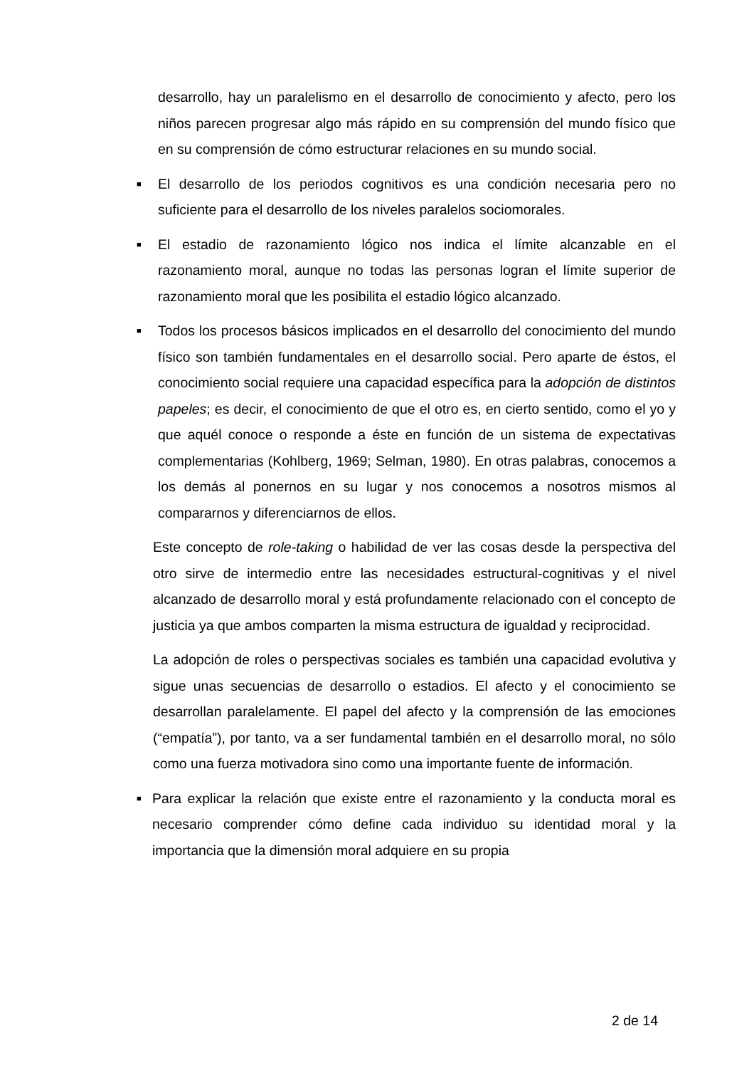desarrollo, hay un paralelismo en el desarrollo de conocimiento y afecto, pero los niños parecen progresar algo más rápido en su comprensión del mundo físico que en su comprensión de cómo estructurar relaciones en su mundo social.
■ El desarrollo de los periodos cognitivos es una condición necesaria pero no suficiente para el desarrollo de los niveles paralelos sociomorales.
■ El estadio de razonamiento lógico nos indica el límite alcanzable en el razonamiento moral, aunque no todas las personas logran el límite superior de razonamiento moral que les posibilita el estadio lógico alcanzado.
■ Todos los procesos básicos implicados en el desarrollo del conocimiento del mundo físico son también fundamentales en el desarrollo social. Pero aparte de éstos, el conocimiento social requiere una capacidad específica para la adopción de distintos papeles; es decir, el conocimiento de que el otro es, en cierto sentido, como el yo y que aquél conoce o responde a éste en función de un sistema de expectativas complementarias (Kohlberg, 1969; Selman, 1980). En otras palabras, conocemos a los demás al ponernos en su lugar y nos conocemos a nosotros mismos al compararnos y diferenciarnos de ellos.
Este concepto de role-taking o habilidad de ver las cosas desde la perspectiva del otro sirve de intermedio entre las necesidades estructural-cognitivas y el nivel alcanzado de desarrollo moral y está profundamente relacionado con el concepto de justicia ya que ambos comparten la misma estructura de igualdad y reciprocidad.
La adopción de roles o perspectivas sociales es también una capacidad evolutiva y sigue unas secuencias de desarrollo o estadios. El afecto y el conocimiento se desarrollan paralelamente. El papel del afecto y la comprensión de las emociones (“empatía”), por tanto, va a ser fundamental también en el desarrollo moral, no sólo como una fuerza motivadora sino como una importante fuente de información.
■ Para explicar la relación que existe entre el razonamiento y la conducta moral es necesario comprender cómo define cada individuo su identidad moral y la importancia que la dimensión moral adquiere en su propia
2 de 14